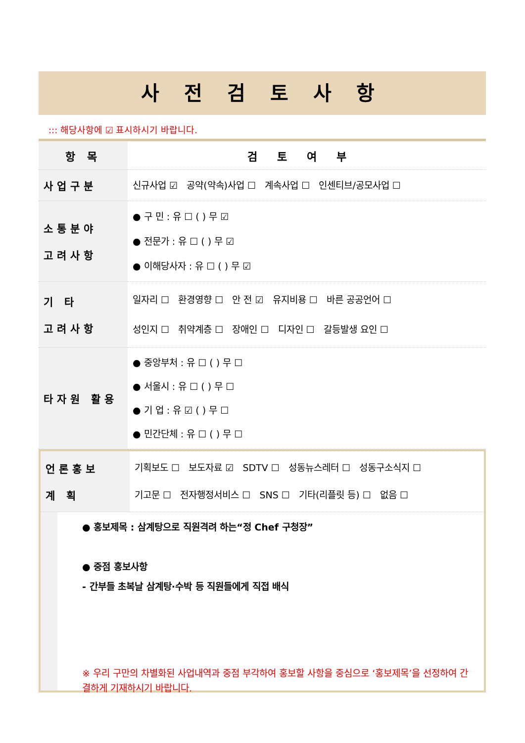사 전 검 토 사 항
::: 해당사항에 ☑ 표시하시기 바랍니다.
| 항 목 | 검토여부 |
| --- | --- |
| 사업구분 | 신규사업 ☑ 공약(약속)사업 ☐ 계속사업 ☐ 인센티브/공모사업 ☐ |
| 소통분야 고려사항 | ● 구 민 : 유 ☐ ( ) 무 ☑ ● 전문가 : 유 ☐ ( ) 무 ☑ ● 이해당사자 : 유 ☐ ( ) 무 ☑ |
| 기 타 고려사항 | 일자리 ☐ 환경영향 ☐ 안 전 ☑ 유지비용 ☐ 바른 공공언어 ☐ 성인지 ☐ 취약계층 ☐ 장애인 ☐ 디자인 ☐ 갈등발생 요인 ☐ |
| 타자원 활용 | ● 중앙부처 : 유 ☐ ( ) 무 ☐ ● 서울시 : 유 ☐ ( ) 무 ☐ ● 기 업 : 유 ☑ ( ) 무 ☐ ● 민간단체 : 유 ☐ ( ) 무 ☐ |
| 언론홍보 계 획 | 기획보도 ☐ 보도자료 ☑ SDTV ☐ 성동뉴스레터 ☐ 성동구소식지 ☐ 기고문 ☐ 전자행정서비스 ☐ SNS ☐ 기타(리플릿 등) ☐ 없음 ☐ |
● 홍보제목 : 삼계탕으로 직원격려 하는“정 Chef 구청장”
● 중점 홍보사항
- 간부들 초복날 삼계탕·수박 등 직원들에게 직접 배식
※ 우리 구만의 차별화된 사업내역과 중점 부각하여 홍보할 사항을 중심으로 ‘홍보제목’을 선정하여 간결하게 기재하시기 바랍니다.